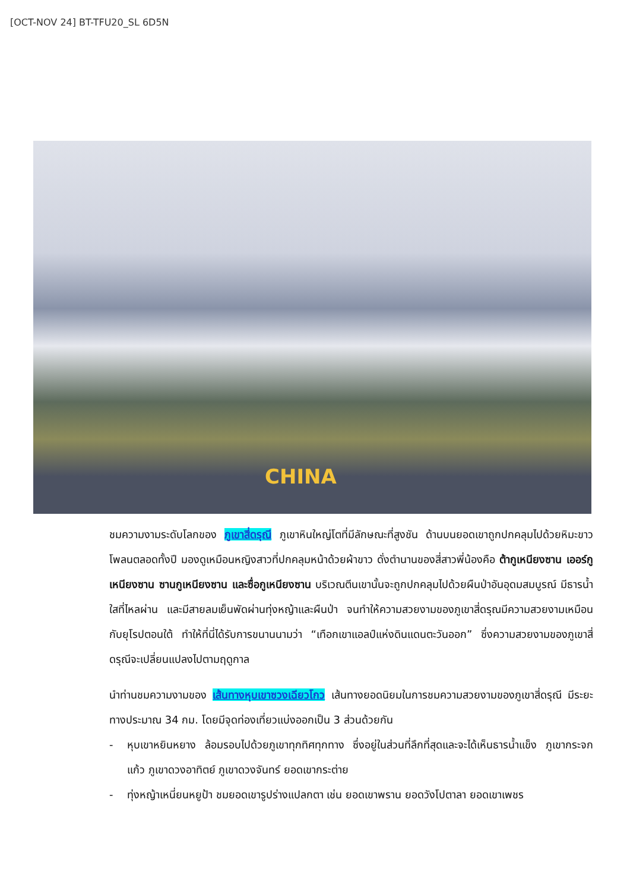[OCT-NOV 24] BT-TFU20_SL 6D5N
CHINA
ชมความงามระดับโลกของ ภูเขาสี่ดรุณี ภูเขาหินใหญ่โตที่มีลักษณะที่สูงชัน ด้านบนยอดเขาถูกปกคลุมไปด้วยหิมะขาวโพลนตลอดทั้งปี มองดูเหมือนหญิงสาวที่ปกคลุมหน้าด้วยผ้าขาว ดั่งตำนานของสี่สาวพี่น้องคือ ต้ากูเหนียงซาน เออร์กูเหนียงซาน ซานกูเหนียงซาน และซื่อกูเหนียงซาน บริเวณตีนเขานั้นจะถูกปกคลุมไปด้วยผืนป่าอันอุดมสมบูรณ์ มีธารน้ำใสที่ไหลผ่าน และมีสายลมเย็นพัดผ่านทุ่งหญ้าและผืนป่า จนทำให้ความสวยงามของภูเขาสี่ดรุณมีความสวยงามเหมือนกับยุโรปตอนใต้ ทำให้ที่นี่ได้รับการขนานนามว่า “เทือกเขาแอลป์แห่งดินแดนตะวันออก” ซึ่งความสวยงามของภูเขาสี่ดรุณีจะเปลี่ยนแปลงไปตามฤดูกาล
นำท่านชมความงามของ เส้นทางหุบเขาซวงเฉียวโกว เส้นทางยอดนิยมในการชมความสวยงามของภูเขาสี่ดรุณี มีระยะทางประมาณ 34 กม. โดยมีจุดท่องเที่ยวแบ่งออกเป็น 3 ส่วนด้วยกัน
- หุบเขาหยินหยาง ล้อมรอบไปด้วยภูเขาทุกทิศทุกทาง ซึ่งอยู่ในส่วนที่ลึกที่สุดและจะได้เห็นธารน้ำแข็ง ภูเขากระจกแก้ว ภูเขาดวงอาทิตย์ ภูเขาดวงจันทร์ ยอดเขากระต่าย
- ทุ่งหญ้าเหนี่ยนหยูป้า ชมยอดเขารูปร่างแปลกตา เช่น ยอดเขาพราน ยอดวังโปตาลา ยอดเขาเพชร